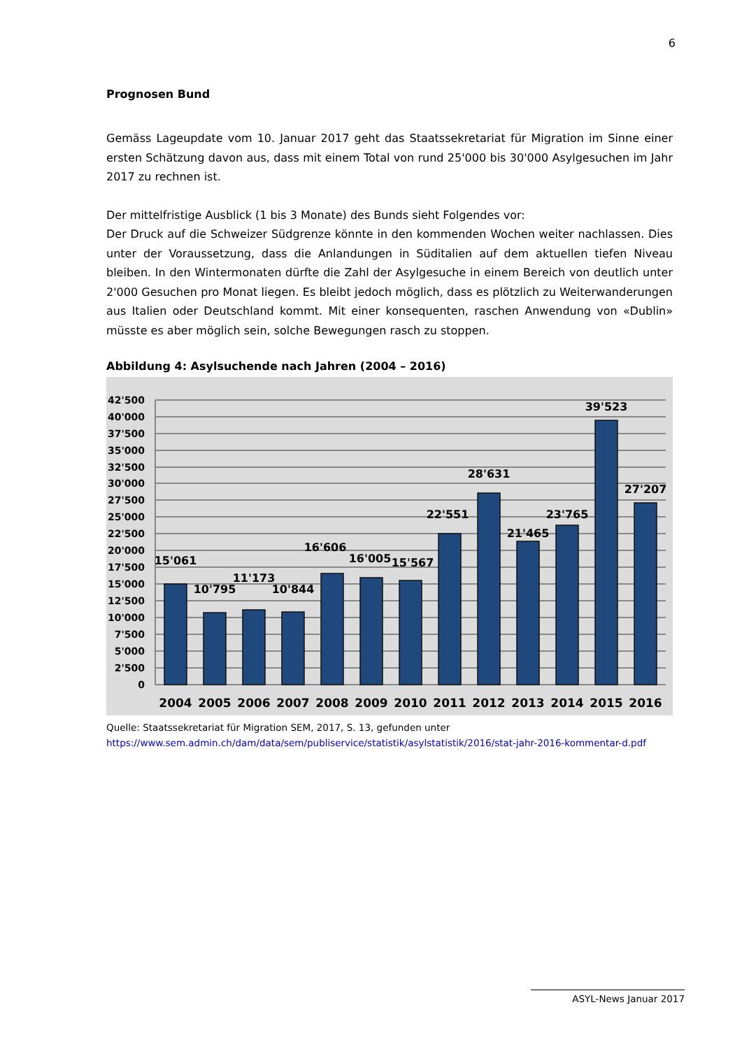6
Prognosen Bund
Gemäss Lageupdate vom 10. Januar 2017 geht das Staatssekretariat für Migration im Sinne einer ersten Schätzung davon aus, dass mit einem Total von rund 25'000 bis 30'000 Asylgesuchen im Jahr 2017 zu rechnen ist.
Der mittelfristige Ausblick (1 bis 3 Monate) des Bunds sieht Folgendes vor:
Der Druck auf die Schweizer Südgrenze könnte in den kommenden Wochen weiter nachlassen. Dies unter der Voraussetzung, dass die Anlandungen in Süditalien auf dem aktuellen tiefen Niveau bleiben. In den Wintermonaten dürfte die Zahl der Asylgesuche in einem Bereich von deutlich unter 2'000 Gesuchen pro Monat liegen. Es bleibt jedoch möglich, dass es plötzlich zu Weiterwanderungen aus Italien oder Deutschland kommt. Mit einer konsequenten, raschen Anwendung von «Dublin» müsste es aber möglich sein, solche Bewegungen rasch zu stoppen.
Abbildung 4: Asylsuchende nach Jahren (2004 – 2016)
42'500
40'000
37'500
35'000
32'500
30'000
27'500
25'000
22'500
20'000
17'500
15'000
12'500
10'000
7'500
5'000
2'500
0
15'061
10'795
11'173
10'844
16'606
16'005
15'567
22'551
28'631
21'465
23'765
39'523
27'207
2004
2005
2006
2007
2008
2009
2010
2011
2012
2013
2014
2015
2016
Quelle: Staatssekretariat für Migration SEM, 2017, S. 13, gefunden unter https://www.sem.admin.ch/dam/data/sem/publiservice/statistik/asylstatistik/2016/stat-jahr-2016-kommentar-d.pdf
ASYL-News Januar 2017